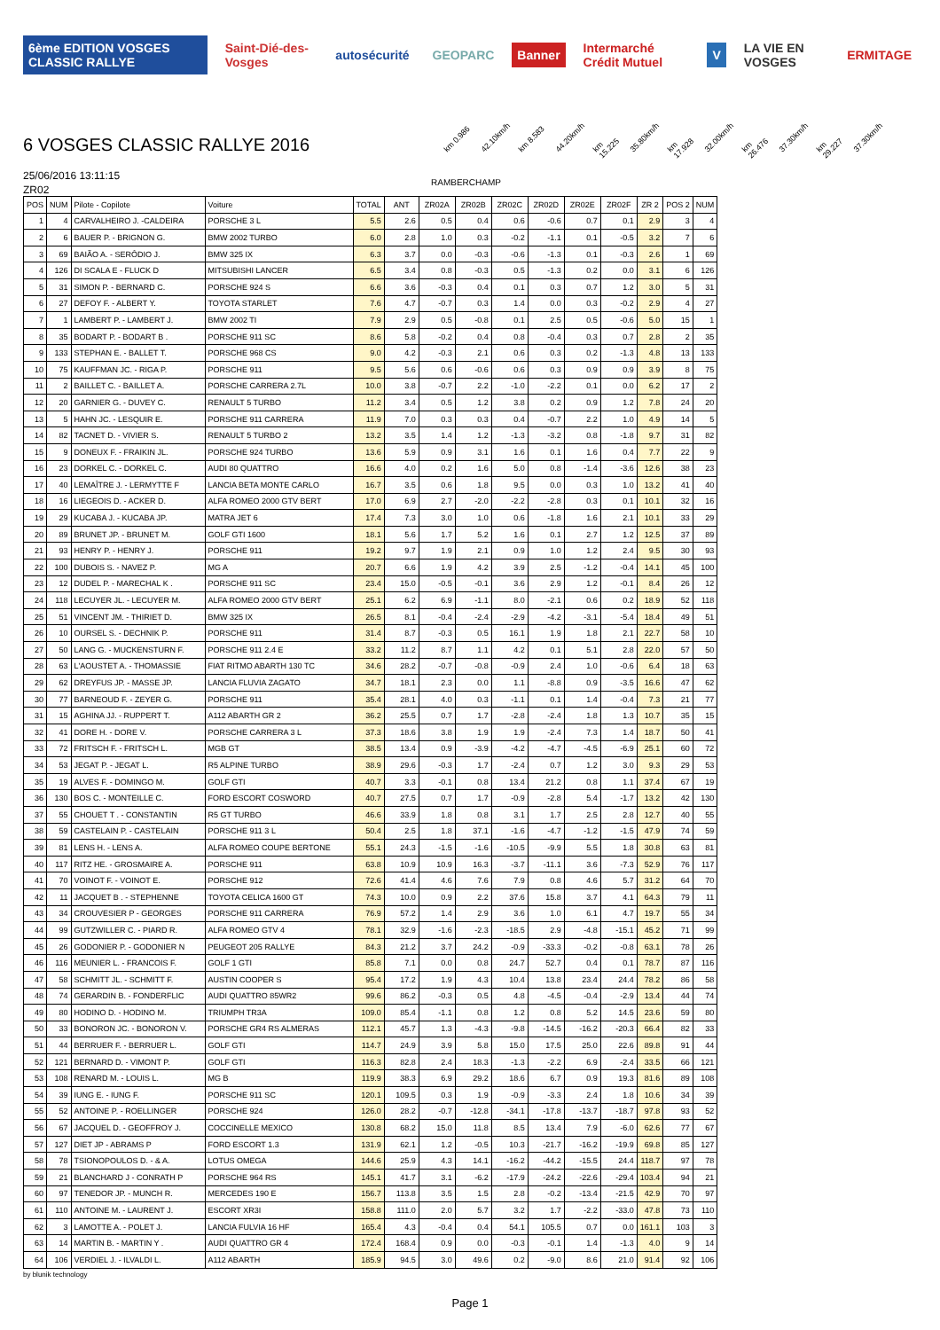6ème EDITION VOSGES CLASSIC RALLYE
Saint-Dié-des-Vosges autosécurité GEOPARC Banner Intermarché Crédit Mutuel V LA VIE EN VOSGES ERMITAGE
6 VOSGES CLASSIC RALLYE 2016
km 0.986 42.10km/h km 8.583 44.20km/h km 15.225 35.80km/h km 17.928 32.00km/h km 26.476 37.30km/h km 29.227 37.30km/h
25/06/2016 13:11:15
RAMBERCHAMP
ZR02
| POS | NUM | Pilote - Copilote | Voiture | TOTAL | ANT | ZR02A | ZR02B | ZR02C | ZR02D | ZR02E | ZR02F | ZR 2 | POS 2 | NUM |
| --- | --- | --- | --- | --- | --- | --- | --- | --- | --- | --- | --- | --- | --- | --- |
| 1 | 4 | CARVALHEIRO J. -CALDEIRA | PORSCHE 3 L | 5.5 | 2.6 | 0.5 | 0.4 | 0.6 | -0.6 | 0.7 | 0.1 | 2.9 | 3 | 4 |
| 2 | 6 | BAUER P. - BRIGNON G. | BMW 2002 TURBO | 6.0 | 2.8 | 1.0 | 0.3 | -0.2 | -1.1 | 0.1 | -0.5 | 3.2 | 7 | 6 |
| 3 | 69 | BAIÃO A. - SERÔDIO J. | BMW 325 IX | 6.3 | 3.7 | 0.0 | -0.3 | -0.6 | -1.3 | 0.1 | -0.3 | 2.6 | 1 | 69 |
| 4 | 126 | DI SCALA E - FLUCK D | MITSUBISHI LANCER | 6.5 | 3.4 | 0.8 | -0.3 | 0.5 | -1.3 | 0.2 | 0.0 | 3.1 | 6 | 126 |
| 5 | 31 | SIMON P. - BERNARD C. | PORSCHE 924 S | 6.6 | 3.6 | -0.3 | 0.4 | 0.1 | 0.3 | 0.7 | 1.2 | 3.0 | 5 | 31 |
| 6 | 27 | DEFOY F. - ALBERT Y. | TOYOTA STARLET | 7.6 | 4.7 | -0.7 | 0.3 | 1.4 | 0.0 | 0.3 | -0.2 | 2.9 | 4 | 27 |
| 7 | 1 | LAMBERT P. - LAMBERT J. | BMW 2002 TI | 7.9 | 2.9 | 0.5 | -0.8 | 0.1 | 2.5 | 0.5 | -0.6 | 5.0 | 15 | 1 |
| 8 | 35 | BODART P. - BODART B . | PORSCHE 911 SC | 8.6 | 5.8 | -0.2 | 0.4 | 0.8 | -0.4 | 0.3 | 0.7 | 2.8 | 2 | 35 |
| 9 | 133 | STEPHAN E. - BALLET T. | PORSCHE 968 CS | 9.0 | 4.2 | -0.3 | 2.1 | 0.6 | 0.3 | 0.2 | -1.3 | 4.8 | 13 | 133 |
| 10 | 75 | KAUFFMAN JC. - RIGA P. | PORSCHE 911 | 9.5 | 5.6 | 0.6 | -0.6 | 0.6 | 0.3 | 0.9 | 0.9 | 3.9 | 8 | 75 |
| 11 | 2 | BAILLET C. - BAILLET A. | PORSCHE CARRERA 2.7L | 10.0 | 3.8 | -0.7 | 2.2 | -1.0 | -2.2 | 0.1 | 0.0 | 6.2 | 17 | 2 |
| 12 | 20 | GARNIER G. - DUVEY C. | RENAULT 5 TURBO | 11.2 | 3.4 | 0.5 | 1.2 | 3.8 | 0.2 | 0.9 | 1.2 | 7.8 | 24 | 20 |
| 13 | 5 | HAHN JC. - LESQUIR E. | PORSCHE 911 CARRERA | 11.9 | 7.0 | 0.3 | 0.3 | 0.4 | -0.7 | 2.2 | 1.0 | 4.9 | 14 | 5 |
| 14 | 82 | TACNET D. - VIVIER S. | RENAULT 5 TURBO 2 | 13.2 | 3.5 | 1.4 | 1.2 | -1.3 | -3.2 | 0.8 | -1.8 | 9.7 | 31 | 82 |
| 15 | 9 | DONEUX F. - FRAIKIN JL. | PORSCHE 924 TURBO | 13.6 | 5.9 | 0.9 | 3.1 | 1.6 | 0.1 | 1.6 | 0.4 | 7.7 | 22 | 9 |
| 16 | 23 | DORKEL C. - DORKEL C. | AUDI 80 QUATTRO | 16.6 | 4.0 | 0.2 | 1.6 | 5.0 | 0.8 | -1.4 | -3.6 | 12.6 | 38 | 23 |
| 17 | 40 | LEMAÎTRE J. - LERMYTTE F | LANCIA BETA MONTE CARLO | 16.7 | 3.5 | 0.6 | 1.8 | 9.5 | 0.0 | 0.3 | 1.0 | 13.2 | 41 | 40 |
| 18 | 16 | LIEGEOIS D. - ACKER D. | ALFA ROMEO 2000 GTV BERT | 17.0 | 6.9 | 2.7 | -2.0 | -2.2 | -2.8 | 0.3 | 0.1 | 10.1 | 32 | 16 |
| 19 | 29 | KUCABA J. - KUCABA JP. | MATRA JET 6 | 17.4 | 7.3 | 3.0 | 1.0 | 0.6 | -1.8 | 1.6 | 2.1 | 10.1 | 33 | 29 |
| 20 | 89 | BRUNET JP. - BRUNET M. | GOLF GTI 1600 | 18.1 | 5.6 | 1.7 | 5.2 | 1.6 | 0.1 | 2.7 | 1.2 | 12.5 | 37 | 89 |
| 21 | 93 | HENRY P. - HENRY J. | PORSCHE 911 | 19.2 | 9.7 | 1.9 | 2.1 | 0.9 | 1.0 | 1.2 | 2.4 | 9.5 | 30 | 93 |
| 22 | 100 | DUBOIS S. - NAVEZ P. | MG A | 20.7 | 6.6 | 1.9 | 4.2 | 3.9 | 2.5 | -1.2 | -0.4 | 14.1 | 45 | 100 |
| 23 | 12 | DUDEL P. - MARECHAL K . | PORSCHE 911 SC | 23.4 | 15.0 | -0.5 | -0.1 | 3.6 | 2.9 | 1.2 | -0.1 | 8.4 | 26 | 12 |
| 24 | 118 | LECUYER JL. - LECUYER M. | ALFA ROMEO 2000 GTV BERT | 25.1 | 6.2 | 6.9 | -1.1 | 8.0 | -2.1 | 0.6 | 0.2 | 18.9 | 52 | 118 |
| 25 | 51 | VINCENT JM. - THIRIET D. | BMW 325 IX | 26.5 | 8.1 | -0.4 | -2.4 | -2.9 | -4.2 | -3.1 | -5.4 | 18.4 | 49 | 51 |
| 26 | 10 | OURSEL S. - DECHNIK P. | PORSCHE 911 | 31.4 | 8.7 | -0.3 | 0.5 | 16.1 | 1.9 | 1.8 | 2.1 | 22.7 | 58 | 10 |
| 27 | 50 | LANG G. - MUCKENSTURN F. | PORSCHE 911 2.4 E | 33.2 | 11.2 | 8.7 | 1.1 | 4.2 | 0.1 | 5.1 | 2.8 | 22.0 | 57 | 50 |
| 28 | 63 | L'AOUSTET A. - THOMASSIE | FIAT RITMO ABARTH 130 TC | 34.6 | 28.2 | -0.7 | -0.8 | -0.9 | 2.4 | 1.0 | -0.6 | 6.4 | 18 | 63 |
| 29 | 62 | DREYFUS JP. - MASSE JP. | LANCIA FLUVIA ZAGATO | 34.7 | 18.1 | 2.3 | 0.0 | 1.1 | -8.8 | 0.9 | -3.5 | 16.6 | 47 | 62 |
| 30 | 77 | BARNEOUD F. - ZEYER G. | PORSCHE 911 | 35.4 | 28.1 | 4.0 | 0.3 | -1.1 | 0.1 | 1.4 | -0.4 | 7.3 | 21 | 77 |
| 31 | 15 | AGHINA JJ. - RUPPERT T. | A112 ABARTH GR 2 | 36.2 | 25.5 | 0.7 | 1.7 | -2.8 | -2.4 | 1.8 | 1.3 | 10.7 | 35 | 15 |
| 32 | 41 | DORE H. - DORE V. | PORSCHE CARRERA 3 L | 37.3 | 18.6 | 3.8 | 1.9 | 1.9 | -2.4 | 7.3 | 1.4 | 18.7 | 50 | 41 |
| 33 | 72 | FRITSCH F. - FRITSCH L. | MGB GT | 38.5 | 13.4 | 0.9 | -3.9 | -4.2 | -4.7 | -4.5 | -6.9 | 25.1 | 60 | 72 |
| 34 | 53 | JEGAT P. - JEGAT L. | R5 ALPINE TURBO | 38.9 | 29.6 | -0.3 | 1.7 | -2.4 | 0.7 | 1.2 | 3.0 | 9.3 | 29 | 53 |
| 35 | 19 | ALVES F. - DOMINGO M. | GOLF GTI | 40.7 | 3.3 | -0.1 | 0.8 | 13.4 | 21.2 | 0.8 | 1.1 | 37.4 | 67 | 19 |
| 36 | 130 | BOS C. - MONTEILLE C. | FORD ESCORT COSWORD | 40.7 | 27.5 | 0.7 | 1.7 | -0.9 | -2.8 | 5.4 | -1.7 | 13.2 | 42 | 130 |
| 37 | 55 | CHOUET T . - CONSTANTIN | R5 GT TURBO | 46.6 | 33.9 | 1.8 | 0.8 | 3.1 | 1.7 | 2.5 | 2.8 | 12.7 | 40 | 55 |
| 38 | 59 | CASTELAIN P. - CASTELAIN | PORSCHE 911 3 L | 50.4 | 2.5 | 1.8 | 37.1 | -1.6 | -4.7 | -1.2 | -1.5 | 47.9 | 74 | 59 |
| 39 | 81 | LENS H. - LENS A. | ALFA ROMEO COUPE BERTONE | 55.1 | 24.3 | -1.5 | -1.6 | -10.5 | -9.9 | 5.5 | 1.8 | 30.8 | 63 | 81 |
| 40 | 117 | RITZ HE. - GROSMAIRE A. | PORSCHE 911 | 63.8 | 10.9 | 10.9 | 16.3 | -3.7 | -11.1 | 3.6 | -7.3 | 52.9 | 76 | 117 |
| 41 | 70 | VOINOT F. - VOINOT E. | PORSCHE 912 | 72.6 | 41.4 | 4.6 | 7.6 | 7.9 | 0.8 | 4.6 | 5.7 | 31.2 | 64 | 70 |
| 42 | 11 | JACQUET B . - STEPHENNE | TOYOTA CELICA 1600 GT | 74.3 | 10.0 | 0.9 | 2.2 | 37.6 | 15.8 | 3.7 | 4.1 | 64.3 | 79 | 11 |
| 43 | 34 | CROUVESIER P - GEORGES | PORSCHE 911 CARRERA | 76.9 | 57.2 | 1.4 | 2.9 | 3.6 | 1.0 | 6.1 | 4.7 | 19.7 | 55 | 34 |
| 44 | 99 | GUTZWILLER C. - PIARD R. | ALFA ROMEO GTV 4 | 78.1 | 32.9 | -1.6 | -2.3 | -18.5 | 2.9 | -4.8 | -15.1 | 45.2 | 71 | 99 |
| 45 | 26 | GODONIER P. - GODONIER N | PEUGEOT 205 RALLYE | 84.3 | 21.2 | 3.7 | 24.2 | -0.9 | -33.3 | -0.2 | -0.8 | 63.1 | 78 | 26 |
| 46 | 116 | MEUNIER L. - FRANCOIS F. | GOLF 1 GTI | 85.8 | 7.1 | 0.0 | 0.8 | 24.7 | 52.7 | 0.4 | 0.1 | 78.7 | 87 | 116 |
| 47 | 58 | SCHMITT JL. - SCHMITT F. | AUSTIN COOPER S | 95.4 | 17.2 | 1.9 | 4.3 | 10.4 | 13.8 | 23.4 | 24.4 | 78.2 | 86 | 58 |
| 48 | 74 | GERARDIN B. - FONDERFLIC | AUDI QUATTRO 85WR2 | 99.6 | 86.2 | -0.3 | 0.5 | 4.8 | -4.5 | -0.4 | -2.9 | 13.4 | 44 | 74 |
| 49 | 80 | HODINO D. - HODINO M. | TRIUMPH TR3A | 109.0 | 85.4 | -1.1 | 0.8 | 1.2 | 0.8 | 5.2 | 14.5 | 23.6 | 59 | 80 |
| 50 | 33 | BONORON JC. - BONORON V. | PORSCHE GR4 RS ALMERAS | 112.1 | 45.7 | 1.3 | -4.3 | -9.8 | -14.5 | -16.2 | -20.3 | 66.4 | 82 | 33 |
| 51 | 44 | BERRUER F. - BERRUER L. | GOLF GTI | 114.7 | 24.9 | 3.9 | 5.8 | 15.0 | 17.5 | 25.0 | 22.6 | 89.8 | 91 | 44 |
| 52 | 121 | BERNARD D. - VIMONT P. | GOLF GTI | 116.3 | 82.8 | 2.4 | 18.3 | -1.3 | -2.2 | 6.9 | -2.4 | 33.5 | 66 | 121 |
| 53 | 108 | RENARD M. - LOUIS L. | MG B | 119.9 | 38.3 | 6.9 | 29.2 | 18.6 | 6.7 | 0.9 | 19.3 | 81.6 | 89 | 108 |
| 54 | 39 | IUNG E. - IUNG F. | PORSCHE 911 SC | 120.1 | 109.5 | 0.3 | 1.9 | -0.9 | -3.3 | 2.4 | 1.8 | 10.6 | 34 | 39 |
| 55 | 52 | ANTOINE P. - ROELLINGER | PORSCHE 924 | 126.0 | 28.2 | -0.7 | -12.8 | -34.1 | -17.8 | -13.7 | -18.7 | 97.8 | 93 | 52 |
| 56 | 67 | JACQUEL D. - GEOFFROY J. | COCCINELLE MEXICO | 130.8 | 68.2 | 15.0 | 11.8 | 8.5 | 13.4 | 7.9 | -6.0 | 62.6 | 77 | 67 |
| 57 | 127 | DIET JP - ABRAMS P | FORD ESCORT 1.3 | 131.9 | 62.1 | 1.2 | -0.5 | 10.3 | -21.7 | -16.2 | -19.9 | 69.8 | 85 | 127 |
| 58 | 78 | TSIONOPOULOS D. - & A. | LOTUS OMEGA | 144.6 | 25.9 | 4.3 | 14.1 | -16.2 | -44.2 | -15.5 | 24.4 | 118.7 | 97 | 78 |
| 59 | 21 | BLANCHARD J - CONRATH P | PORSCHE 964 RS | 145.1 | 41.7 | 3.1 | -6.2 | -17.9 | -24.2 | -22.6 | -29.4 | 103.4 | 94 | 21 |
| 60 | 97 | TENEDOR JP. - MUNCH R. | MERCEDES 190 E | 156.7 | 113.8 | 3.5 | 1.5 | 2.8 | -0.2 | -13.4 | -21.5 | 42.9 | 70 | 97 |
| 61 | 110 | ANTOINE M. - LAURENT J. | ESCORT XR3I | 158.8 | 111.0 | 2.0 | 5.7 | 3.2 | 1.7 | -2.2 | -33.0 | 47.8 | 73 | 110 |
| 62 | 3 | LAMOTTE A. - POLET J. | LANCIA FULVIA 16 HF | 165.4 | 4.3 | -0.4 | 0.4 | 54.1 | 105.5 | 0.7 | 0.0 | 161.1 | 103 | 3 |
| 63 | 14 | MARTIN B. - MARTIN Y . | AUDI QUATTRO GR 4 | 172.4 | 168.4 | 0.9 | 0.0 | -0.3 | -0.1 | 1.4 | -1.3 | 4.0 | 9 | 14 |
| 64 | 106 | VERDIEL J. - ILVALDI L. | A112 ABARTH | 185.9 | 94.5 | 3.0 | 49.6 | 0.2 | -9.0 | 8.6 | 21.0 | 91.4 | 92 | 106 |
by blunik technology
Page 1